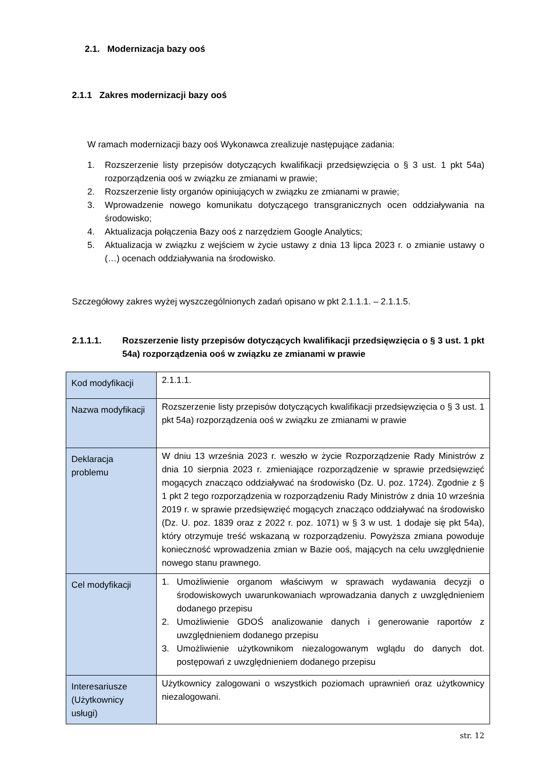2.1. Modernizacja bazy ooś
2.1.1 Zakres modernizacji bazy ooś
W ramach modernizacji bazy ooś Wykonawca zrealizuje następujące zadania:
1. Rozszerzenie listy przepisów dotyczących kwalifikacji przedsięwzięcia o § 3 ust. 1 pkt 54a) rozporządzenia ooś w związku ze zmianami w prawie;
2. Rozszerzenie listy organów opiniujących w związku ze zmianami w prawie;
3. Wprowadzenie nowego komunikatu dotyczącego transgranicznych ocen oddziaływania na środowisko;
4. Aktualizacja połączenia Bazy ooś z narzędziem Google Analytics;
5. Aktualizacja w związku z wejściem w życie ustawy z dnia 13 lipca 2023 r. o zmianie ustawy o (…) ocenach oddziaływania na środowisko.
Szczegółowy zakres wyżej wyszczególnionych zadań opisano w pkt 2.1.1.1. – 2.1.1.5.
2.1.1.1. Rozszerzenie listy przepisów dotyczących kwalifikacji przedsięwzięcia o § 3 ust. 1 pkt 54a) rozporządzenia ooś w związku ze zmianami w prawie
| Kod modyfikacji | 2.1.1.1. |
| Nazwa modyfikacji | Rozszerzenie listy przepisów dotyczących kwalifikacji przedsięwzięcia o § 3 ust. 1 pkt 54a) rozporządzenia ooś w związku ze zmianami w prawie |
| Deklaracja problemu | W dniu 13 września 2023 r. weszło w życie Rozporządzenie Rady Ministrów z dnia 10 sierpnia 2023 r. zmieniające rozporządzenie w sprawie przedsięwzięć mogących znacząco oddziaływać na środowisko (Dz. U. poz. 1724). Zgodnie z § 1 pkt 2 tego rozporządzenia w rozporządzeniu Rady Ministrów z dnia 10 września 2019 r. w sprawie przedsięwzięć mogących znacząco oddziaływać na środowisko (Dz. U. poz. 1839 oraz z 2022 r. poz. 1071) w § 3 w ust. 1 dodaje się pkt 54a), który otrzymuje treść wskazaną w rozporządzeniu. Powyższa zmiana powoduje konieczność wprowadzenia zmian w Bazie ooś, mających na celu uwzględnienie nowego stanu prawnego. |
| Cel modyfikacji | 1. Umożliwienie organom właściwym w sprawach wydawania decyzji o środowiskowych uwarunkowaniach wprowadzania danych z uwzględnieniem dodanego przepisu 2. Umożliwienie GDOŚ analizowanie danych i generowanie raportów z uwzględnieniem dodanego przepisu 3. Umożliwienie użytkownikom niezalogowanym wglądu do danych dot. postępowań z uwzględnieniem dodanego przepisu |
| Interesariusze (Użytkownicy usługi) | Użytkownicy zalogowani o wszystkich poziomach uprawnień oraz użytkownicy niezalogowani. |
str. 12